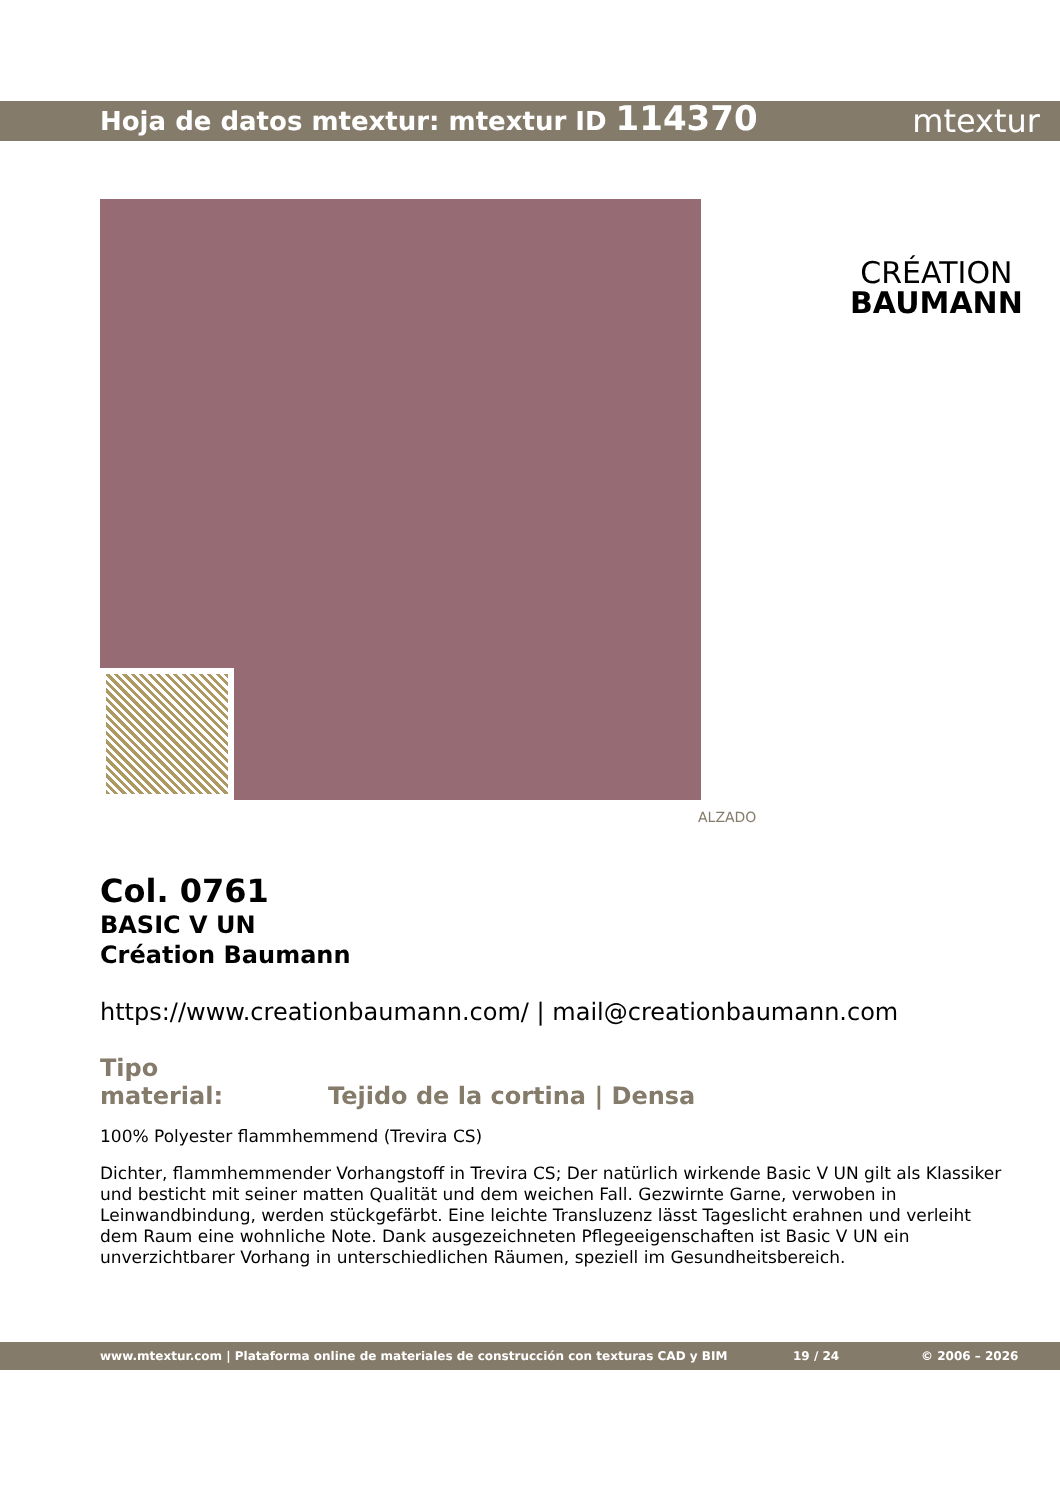Hoja de datos mtextur: mtextur ID 114370
mtextur
ALZADO
CRÉATION
BAUMANN
Col. 0761
BASIC V UN
Création Baumann
https://www.creationbaumann.com/ | mail@creationbaumann.com
Tipo
material:
Tejido de la cortina | Densa
100% Polyester flammhemmend (Trevira CS)
Dichter, flammhemmender Vorhangstoff in Trevira CS; Der natürlich wirkende Basic V UN gilt als Klassiker und besticht mit seiner matten Qualität und dem weichen Fall. Gezwirnte Garne, verwoben in Leinwandbindung, werden stückgefärbt. Eine leichte Transluzenz lässt Tageslicht erahnen und verleiht dem Raum eine wohnliche Note. Dank ausgezeichneten Pflegeeigenschaften ist Basic V UN ein unverzichtbarer Vorhang in unterschiedlichen Räumen, speziell im Gesundheitsbereich.
www.mtextur.com | Plataforma online de materiales de construcción con texturas CAD y BIM 19 / 24 © 2006 – 2026